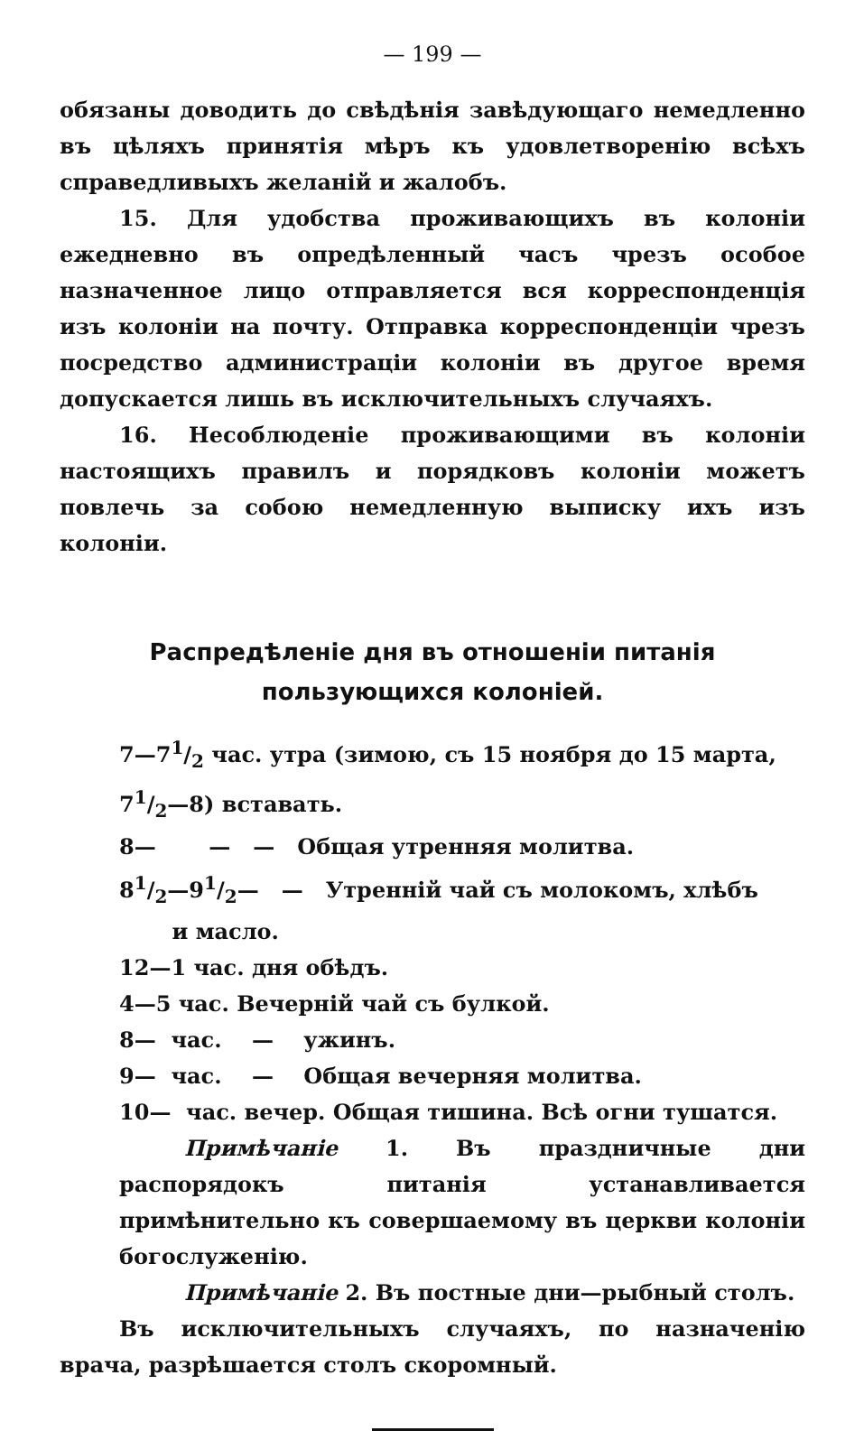— 199 —
обязаны доводить до свѣдѣнія завѣдующаго немедленно въ цѣляхъ принятія мѣръ къ удовлетворенію всѣхъ справедливыхъ желаній и жалобъ.
15. Для удобства проживающихъ въ колоніи ежедневно въ опредѣленный часъ чрезъ особое назначенное лицо отправляется вся корреспонденція изъ колоніи на почту. Отправка корреспонденціи чрезъ посредство администраціи колоніи въ другое время допускается лишь въ исключительныхъ случаяхъ.
16. Несоблюденіе проживающими въ колоніи настоящихъ правилъ и порядковъ колоніи можетъ повлечь за собою немедленную выписку ихъ изъ колоніи.
Распредѣленіе дня въ отношеніи питанія пользующихся колоніей.
7—71/2 час. утра (зимою, съ 15 ноября до 15 марта, 71/2—8) вставать.
8— — — Общая утренняя молитва.
81/2—91/2— — Утренній чай съ молокомъ, хлѣбъ
и масло.
12—1 час. дня обѣдъ.
4—5 час. Вечерній чай съ булкой.
8— час. — ужинъ.
9— час. — Общая вечерняя молитва.
10— час. вечер. Общая тишина. Всѣ огни тушатся.
Примѣчаніе 1. Въ праздничные дни распорядокъ питанія устанавливается примѣнительно къ совершаемому въ церкви колоніи богослуженію.
Примѣчаніе 2. Въ постные дни—рыбный столъ.
Въ исключительныхъ случаяхъ, по назначенію врача, разрѣшается столъ скоромный.